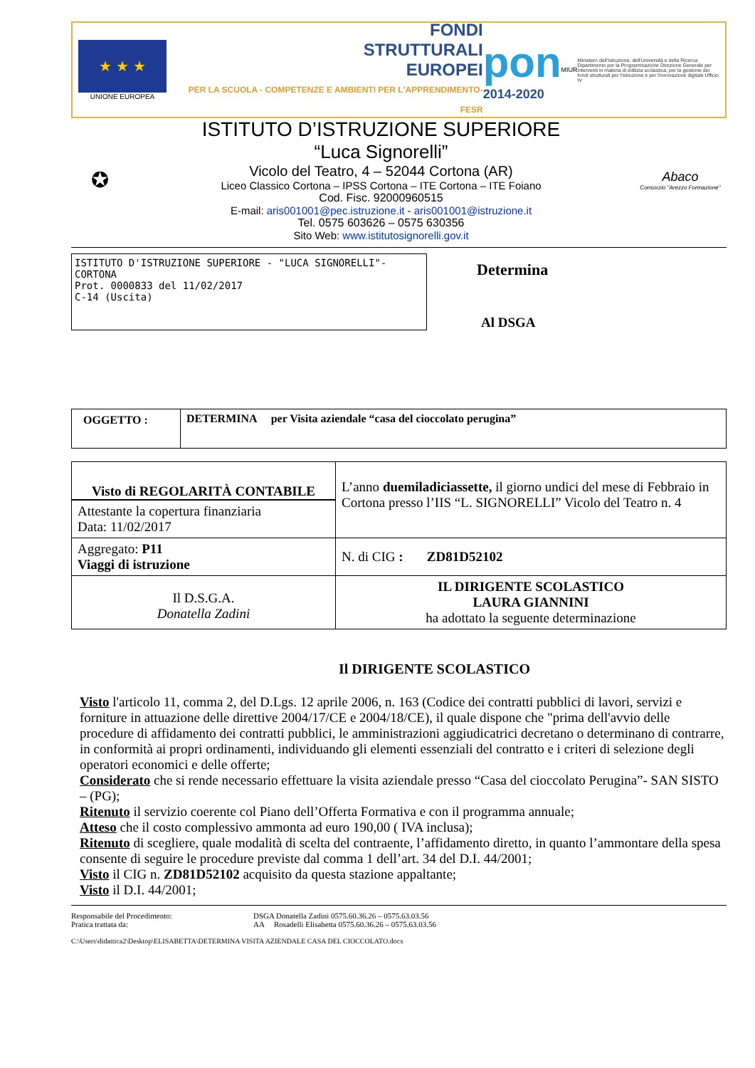★ ★ ★
UNIONE EUROPEA
FONDI
STRUTTURALI
EUROPEI
PER LA SCUOLA - COMPETENZE E AMBIENTI PER L'APPRENDIMENTO-FESR
pon
2014-2020
MIUR
Ministero dell'Istruzione, dell'Università e della Ricerca Dipartimento per la Programmazione Direzione Generale per interventi in materia di edilizia scolastica, per la gestione dei fondi strutturali per l'istruzione e per l'innovazione digitale Ufficio IV
✪
ISTITUTO D’ISTRUZIONE SUPERIORE
“Luca Signorelli”
Vicolo del Teatro, 4 – 52044 Cortona (AR)
Liceo Classico Cortona – IPSS Cortona – ITE Cortona – ITE Foiano
Cod. Fisc. 92000960515
E-mail: aris001001@pec.istruzione.it - aris001001@istruzione.it
Tel. 0575 603626 – 0575 630356
Sito Web: www.istitutosignorelli.gov.it
Abaco
Consorzio "Arezzo Formazione"
ISTITUTO D'ISTRUZIONE SUPERIORE - "LUCA SIGNORELLI"-CORTONA
Prot. 0000833 del 11/02/2017
C-14 (Uscita)
Determina
Al DSGA
| OGGETTO : | DETERMINA per Visita aziendale “casa del cioccolato perugina” |
| Visto di REGOLARITÀ CONTABILE Attestante la copertura finanziaria Data: 11/02/2017 | L’anno duemiladiciassette, il giorno undici del mese di Febbraio in Cortona presso l’IIS “L. SIGNORELLI” Vicolo del Teatro n. 4 |
| Aggregato: P11 Viaggi di istruzione | N. di CIG : ZD81D52102 |
| Il D.S.G.A. Donatella Zadini | IL DIRIGENTE SCOLASTICO LAURA GIANNINI ha adottato la seguente determinazione |
Il DIRIGENTE SCOLASTICO
Visto l'articolo 11, comma 2, del D.Lgs. 12 aprile 2006, n. 163 (Codice dei contratti pubblici di lavori, servizi e forniture in attuazione delle direttive 2004/17/CE e 2004/18/CE), il quale dispone che "prima dell'avvio delle procedure di affidamento dei contratti pubblici, le amministrazioni aggiudicatrici decretano o determinano di contrarre, in conformità ai propri ordinamenti, individuando gli elementi essenziali del contratto e i criteri di selezione degli operatori economici e delle offerte;
Considerato che si rende necessario effettuare la visita aziendale presso “Casa del cioccolato Perugina”- SAN SISTO – (PG);
Ritenuto il servizio coerente col Piano dell’Offerta Formativa e con il programma annuale;
Atteso che il costo complessivo ammonta ad euro 190,00 ( IVA inclusa);
Ritenuto di scegliere, quale modalità di scelta del contraente, l’affidamento diretto, in quanto l’ammontare della spesa consente di seguire le procedure previste dal comma 1 dell’art. 34 del D.I. 44/2001;
Visto il CIG n. ZD81D52102 acquisito da questa stazione appaltante;
Visto il D.I. 44/2001;
Responsabile del Procedimento:
Pratica trattata da:
DSGA Donatella Zadini 0575.60.36.26 – 0575.63.03.56
AA Rosadelli Elisabetta 0575.60.36.26 – 0575.63.03.56
C:\Users\didattica2\Desktop\ELISABETTA\DETERMINA VISITA AZIENDALE CASA DEL CIOCCOLATO.docx